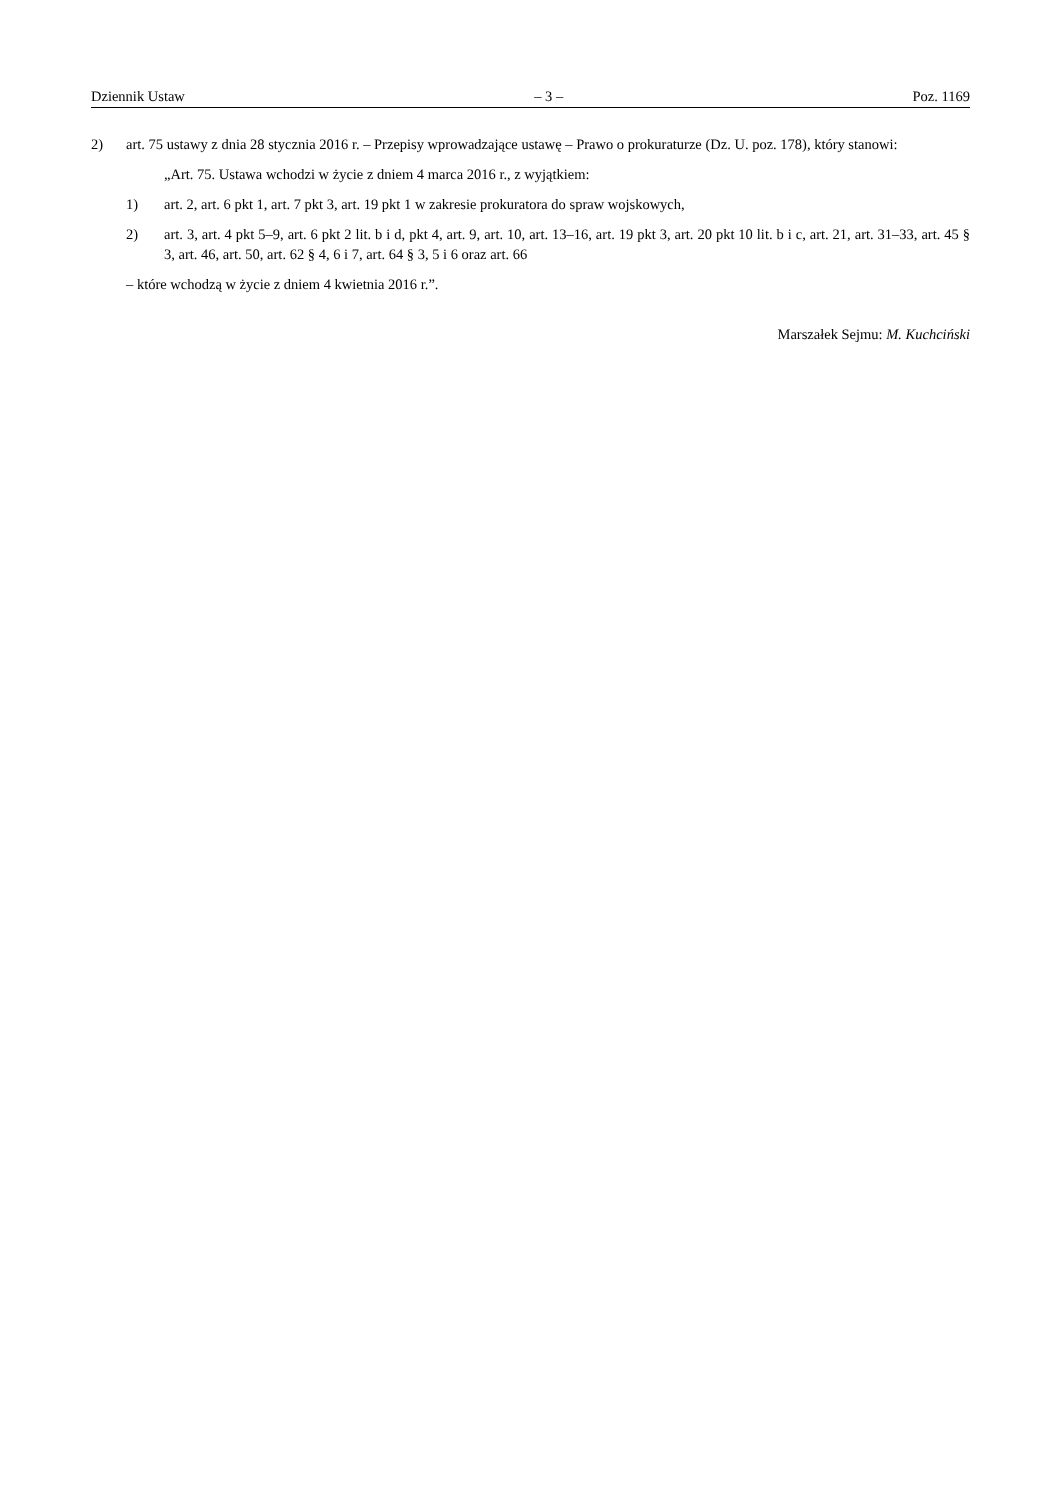Dziennik Ustaw – 3 – Poz. 1169
2) art. 75 ustawy z dnia 28 stycznia 2016 r. – Przepisy wprowadzające ustawę – Prawo o prokuraturze (Dz. U. poz. 178), który stanowi:
„Art. 75. Ustawa wchodzi w życie z dniem 4 marca 2016 r., z wyjątkiem:
1) art. 2, art. 6 pkt 1, art. 7 pkt 3, art. 19 pkt 1 w zakresie prokuratora do spraw wojskowych,
2) art. 3, art. 4 pkt 5–9, art. 6 pkt 2 lit. b i d, pkt 4, art. 9, art. 10, art. 13–16, art. 19 pkt 3, art. 20 pkt 10 lit. b i c, art. 21, art. 31–33, art. 45 § 3, art. 46, art. 50, art. 62 § 4, 6 i 7, art. 64 § 3, 5 i 6 oraz art. 66
– które wchodzą w życie z dniem 4 kwietnia 2016 r.”.
Marszałek Sejmu: M. Kuchciński